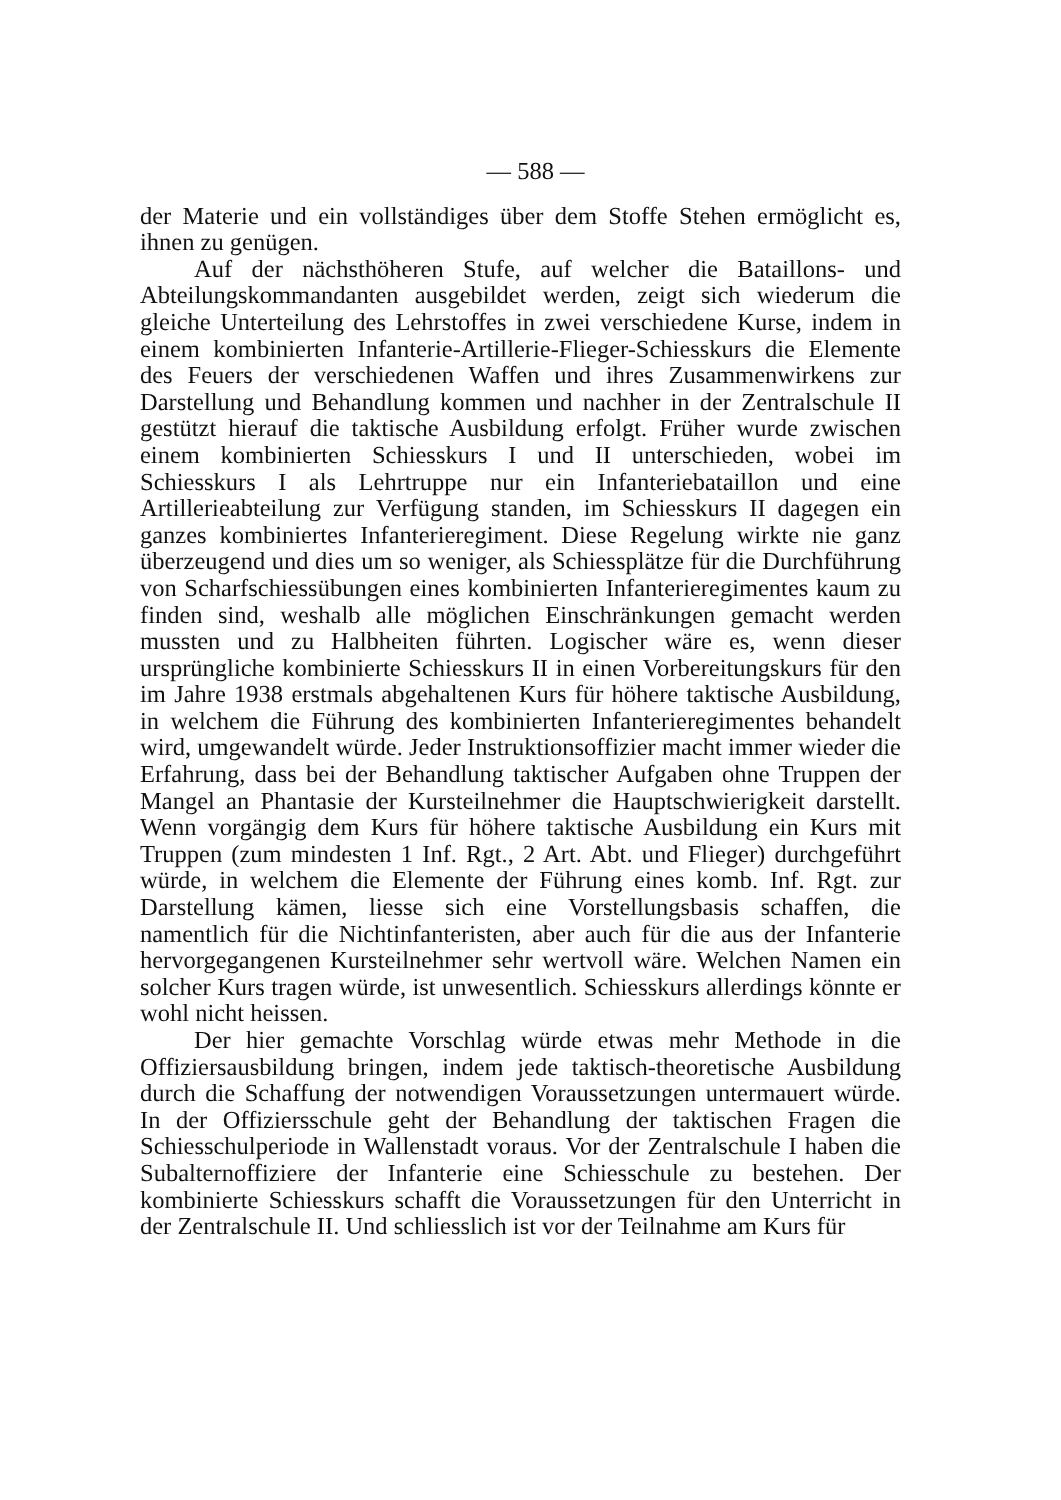— 588 —
der Materie und ein vollständiges über dem Stoffe Stehen ermöglicht es, ihnen zu genügen.
Auf der nächsthöheren Stufe, auf welcher die Bataillons- und Abteilungskommandanten ausgebildet werden, zeigt sich wiederum die gleiche Unterteilung des Lehrstoffes in zwei verschiedene Kurse, indem in einem kombinierten Infanterie-Artillerie-Flieger-Schiesskurs die Elemente des Feuers der verschiedenen Waffen und ihres Zusammenwirkens zur Darstellung und Behandlung kommen und nachher in der Zentralschule II gestützt hierauf die taktische Ausbildung erfolgt. Früher wurde zwischen einem kombinierten Schiesskurs I und II unterschieden, wobei im Schiesskurs I als Lehrtruppe nur ein Infanteriebataillon und eine Artillerieabteilung zur Verfügung standen, im Schiesskurs II dagegen ein ganzes kombiniertes Infanterieregiment. Diese Regelung wirkte nie ganz überzeugend und dies um so weniger, als Schiessplätze für die Durchführung von Scharfschiessübungen eines kombinierten Infanterieregimentes kaum zu finden sind, weshalb alle möglichen Einschränkungen gemacht werden mussten und zu Halbheiten führten. Logischer wäre es, wenn dieser ursprüngliche kombinierte Schiesskurs II in einen Vorbereitungskurs für den im Jahre 1938 erstmals abgehaltenen Kurs für höhere taktische Ausbildung, in welchem die Führung des kombinierten Infanterieregimentes behandelt wird, umgewandelt würde. Jeder Instruktionsoffizier macht immer wieder die Erfahrung, dass bei der Behandlung taktischer Aufgaben ohne Truppen der Mangel an Phantasie der Kursteilnehmer die Hauptschwierigkeit darstellt. Wenn vorgängig dem Kurs für höhere taktische Ausbildung ein Kurs mit Truppen (zum mindesten 1 Inf. Rgt., 2 Art. Abt. und Flieger) durchgeführt würde, in welchem die Elemente der Führung eines komb. Inf. Rgt. zur Darstellung kämen, liesse sich eine Vorstellungsbasis schaffen, die namentlich für die Nichtinfanteristen, aber auch für die aus der Infanterie hervorgegangenen Kursteilnehmer sehr wertvoll wäre. Welchen Namen ein solcher Kurs tragen würde, ist unwesentlich. Schiesskurs allerdings könnte er wohl nicht heissen.
Der hier gemachte Vorschlag würde etwas mehr Methode in die Offiziersausbildung bringen, indem jede taktisch-theoretische Ausbildung durch die Schaffung der notwendigen Voraussetzungen untermauert würde. In der Offiziersschule geht der Behandlung der taktischen Fragen die Schiesschulperiode in Wallenstadt voraus. Vor der Zentralschule I haben die Subalternoffiziere der Infanterie eine Schiesschule zu bestehen. Der kombinierte Schiesskurs schafft die Voraussetzungen für den Unterricht in der Zentralschule II. Und schliesslich ist vor der Teilnahme am Kurs für